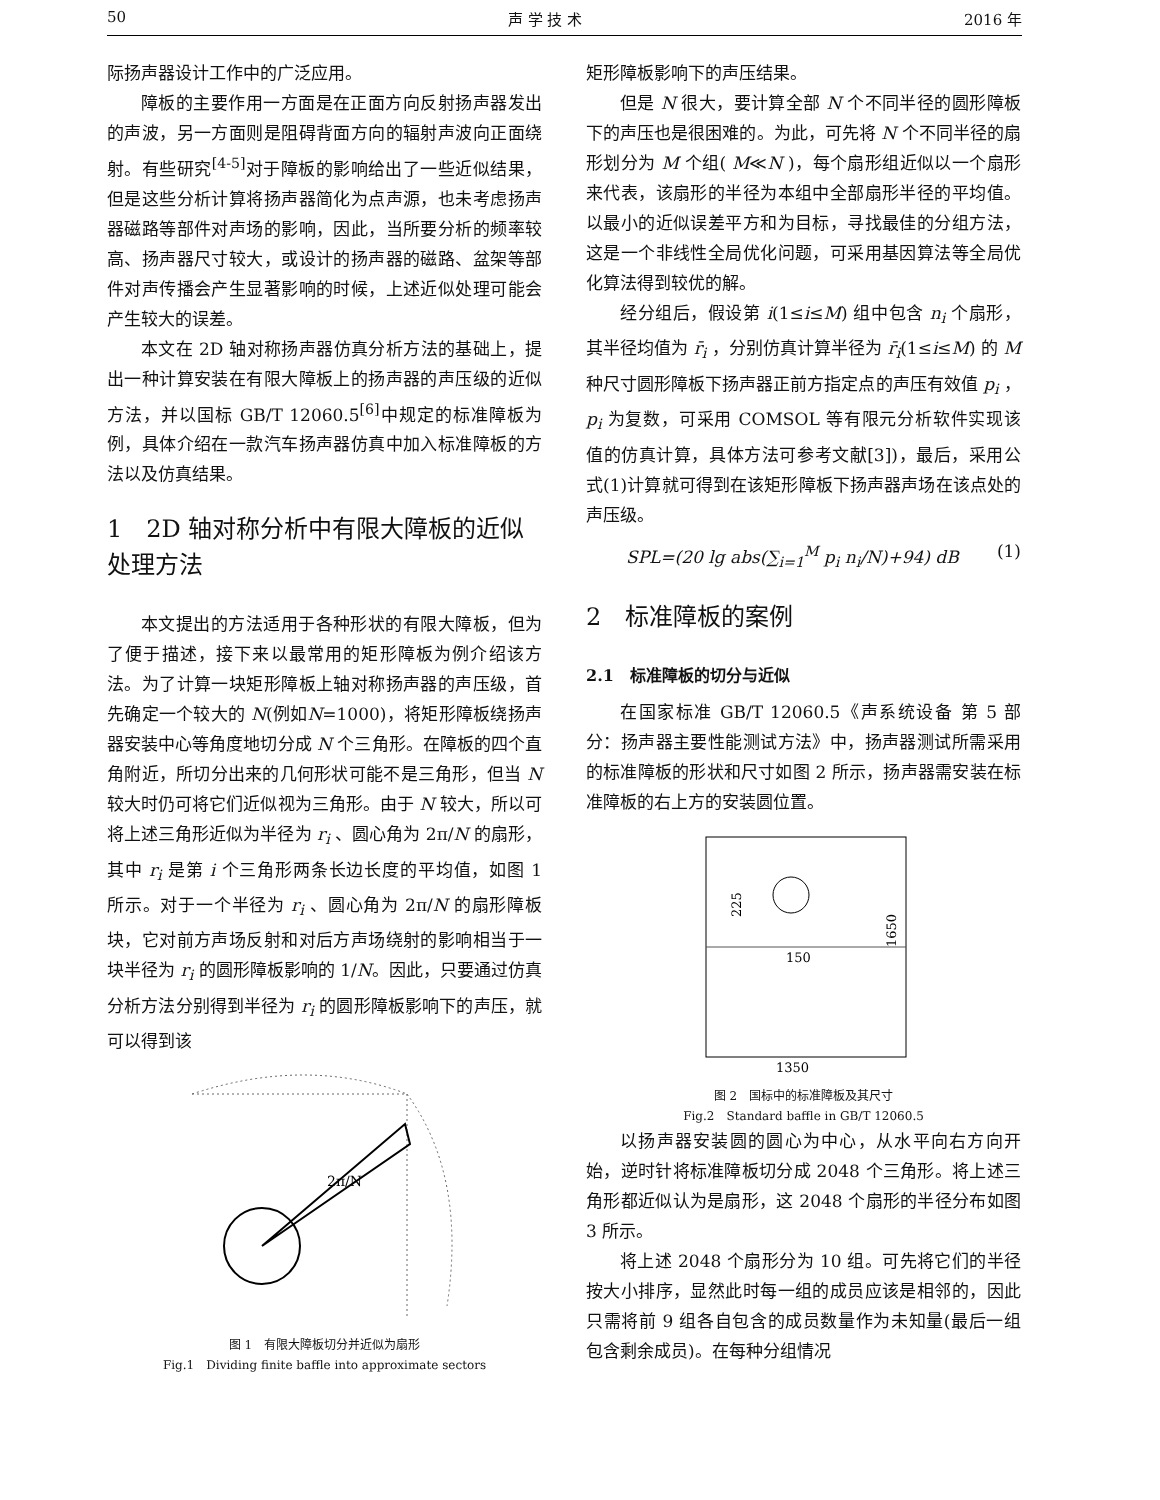50 声 学 技 术 2016 年
际扬声器设计工作中的广泛应用。
障板的主要作用一方面是在正面方向反射扬声器发出的声波，另一方面则是阻碍背面方向的辐射声波向正面绕射。有些研究<sup>[4-5]</sup>对于障板的影响给出了一些近似结果，但是这些分析计算将扬声器简化为点声源，也未考虑扬声器磁路等部件对声场的影响，因此，当所要分析的频率较高、扬声器尺寸较大，或设计的扬声器的磁路、盆架等部件对声传播会产生显著影响的时候，上述近似处理可能会产生较大的误差。
本文在 2D 轴对称扬声器仿真分析方法的基础上，提出一种计算安装在有限大障板上的扬声器的声压级的近似方法，并以国标 GB/T 12060.5<sup>[6]</sup>中规定的标准障板为例，具体介绍在一款汽车扬声器仿真中加入标准障板的方法以及仿真结果。
1　2D 轴对称分析中有限大障板的近似处理方法
本文提出的方法适用于各种形状的有限大障板，但为了便于描述，接下来以最常用的矩形障板为例介绍该方法。为了计算一块矩形障板上轴对称扬声器的声压级，首先确定一个较大的 N(例如N=1000)，将矩形障板绕扬声器安装中心等角度地切分成 N 个三角形。在障板的四个直角附近，所切分出来的几何形状可能不是三角形，但当 N 较大时仍可将它们近似视为三角形。由于 N 较大，所以可将上述三角形近似为半径为 r<sub>i</sub> 、圆心角为 2π/N 的扇形，其中 r<sub>i</sub> 是第 i 个三角形两条长边长度的平均值，如图 1 所示。对于一个半径为 r<sub>i</sub> 、圆心角为 2π/N 的扇形障板块，它对前方声场反射和对后方声场绕射的影响相当于一块半径为 r<sub>i</sub> 的圆形障板影响的 1/N。因此，只要通过仿真分析方法分别得到半径为 r<sub>i</sub> 的圆形障板影响下的声压，就可以得到该
2π/N
图 1　有限大障板切分并近似为扇形
Fig.1　Dividing finite baffle into approximate sectors
矩形障板影响下的声压结果。
但是 N 很大，要计算全部 N 个不同半径的圆形障板下的声压也是很困难的。为此，可先将 N 个不同半径的扇形划分为 M 个组( M≪N )，每个扇形组近似以一个扇形来代表，该扇形的半径为本组中全部扇形半径的平均值。以最小的近似误差平方和为目标，寻找最佳的分组方法，这是一个非线性全局优化问题，可采用基因算法等全局优化算法得到较优的解。
经分组后，假设第 i(1≤i≤M) 组中包含 n<sub>i</sub> 个扇形，其半径均值为 r̄<sub>i</sub> ，分别仿真计算半径为 r̄<sub>i</sub>(1≤i≤M) 的 M 种尺寸圆形障板下扬声器正前方指定点的声压有效值 p<sub>i</sub> ，p<sub>i</sub> 为复数，可采用 COMSOL 等有限元分析软件实现该值的仿真计算，具体方法可参考文献[3])，最后，采用公式(1)计算就可得到在该矩形障板下扬声器声场在该点处的声压级。
SPL=(20 lg abs(∑<sub>i=1</sub><sup>M</sup> p<sub>i</sub> n<sub>i</sub>/N)+94) dB (1)
2　标准障板的案例
2.1　标准障板的切分与近似
在国家标准 GB/T 12060.5《声系统设备 第 5 部分：扬声器主要性能测试方法》中，扬声器测试所需采用的标准障板的形状和尺寸如图 2 所示，扬声器需安装在标准障板的右上方的安装圆位置。
225
150
1650
1350
图 2　国标中的标准障板及其尺寸
Fig.2　Standard baffle in GB/T 12060.5
以扬声器安装圆的圆心为中心，从水平向右方向开始，逆时针将标准障板切分成 2048 个三角形。将上述三角形都近似认为是扇形，这 2048 个扇形的半径分布如图 3 所示。
将上述 2048 个扇形分为 10 组。可先将它们的半径按大小排序，显然此时每一组的成员应该是相邻的，因此只需将前 9 组各自包含的成员数量作为未知量(最后一组包含剩余成员)。在每种分组情况